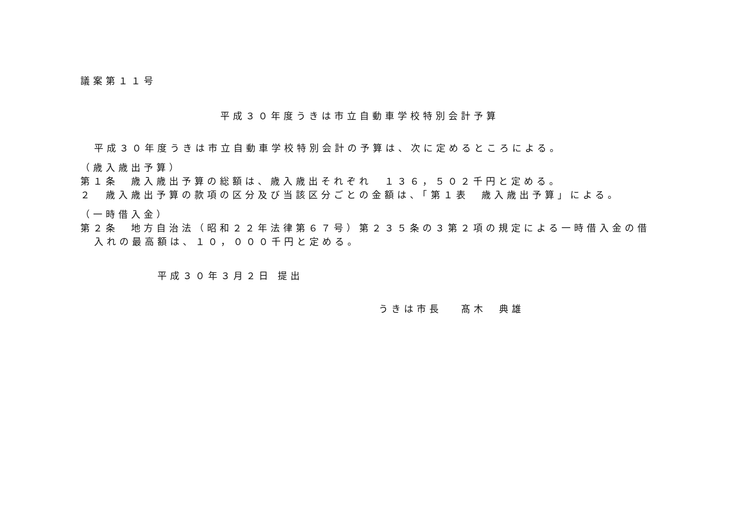議案第１１号
平成３０年度うきは市立自動車学校特別会計予算
平成３０年度うきは市立自動車学校特別会計の予算は、次に定めるところによる。
（歳入歳出予算）
第１条　歳入歳出予算の総額は、歳入歳出それぞれ　１３６，５０２千円と定める。
２　歳入歳出予算の款項の区分及び当該区分ごとの金額は、「第１表　歳入歳出予算」による。
（一時借入金）
第２条　地方自治法（昭和２２年法律第６７号）第２３５条の３第２項の規定による一時借入金の借
入れの最高額は、１０，０００千円と定める。
平成３０年３月２日 提出
うきは市長　 髙木　典雄